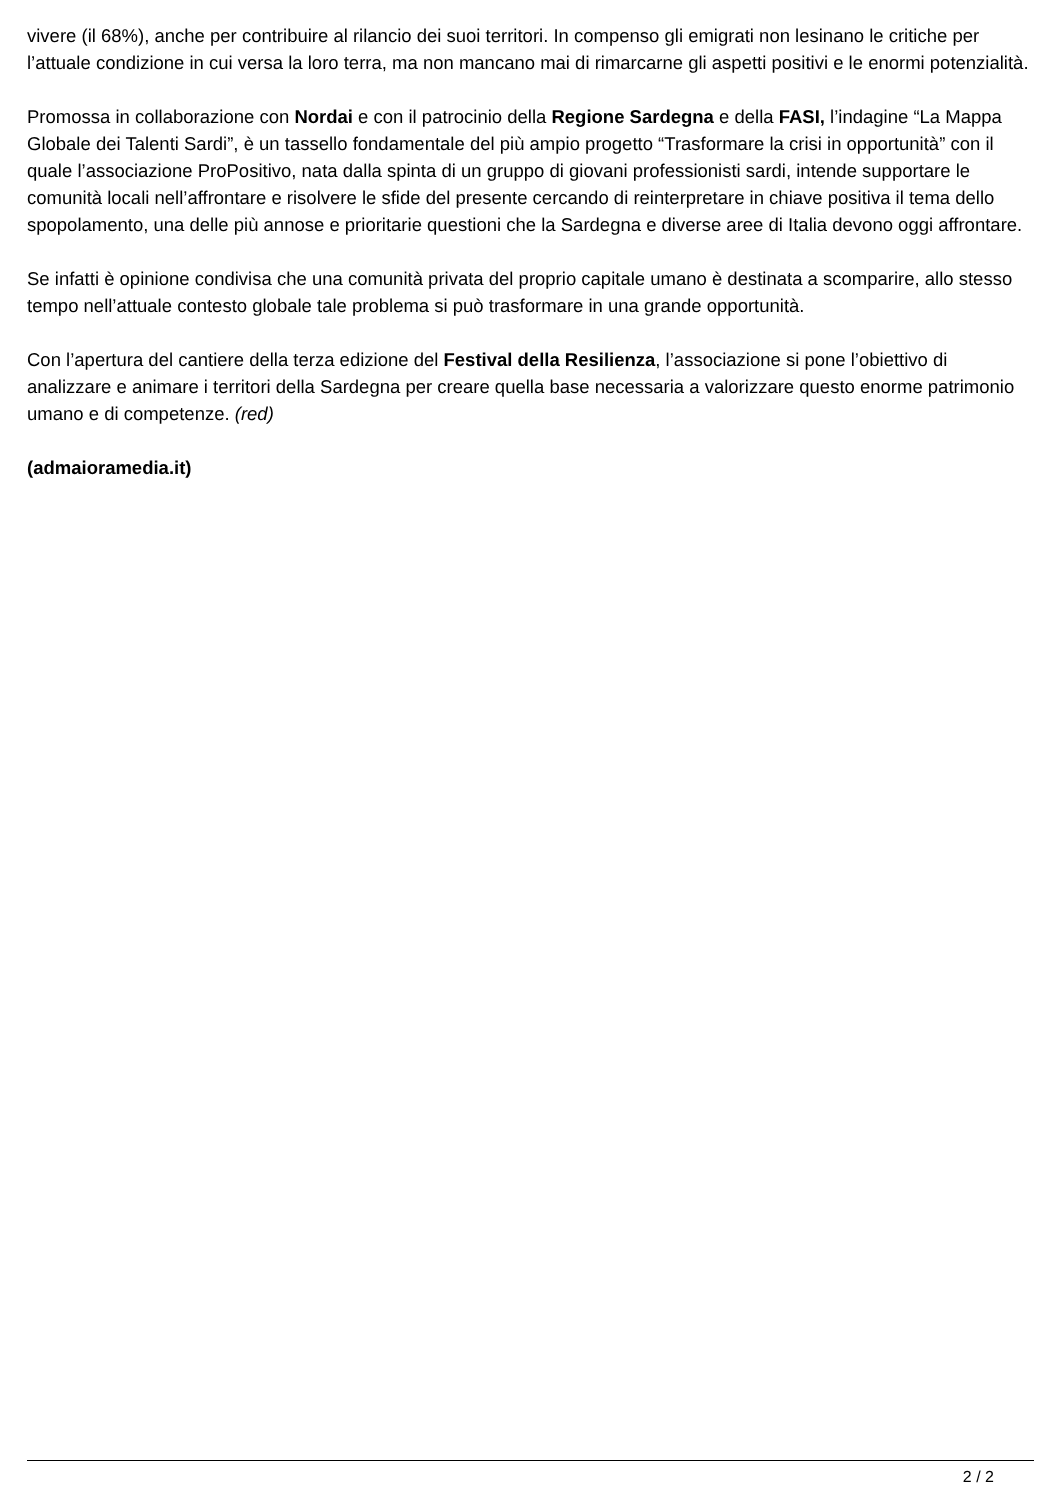vivere (il 68%), anche per contribuire al rilancio dei suoi territori. In compenso gli emigrati non lesinano le critiche per l’attuale condizione in cui versa la loro terra, ma non mancano mai di rimarcarne gli aspetti positivi e le enormi potenzialità.
Promossa in collaborazione con Nordai e con il patrocinio della Regione Sardegna e della FASI, l’indagine “La Mappa Globale dei Talenti Sardi”, è un tassello fondamentale del più ampio progetto “Trasformare la crisi in opportunità” con il quale l’associazione ProPositivo, nata dalla spinta di un gruppo di giovani professionisti sardi, intende supportare le comunità locali nell’affrontare e risolvere le sfide del presente cercando di reinterpretare in chiave positiva il tema dello spopolamento, una delle più annose e prioritarie questioni che la Sardegna e diverse aree di Italia devono oggi affrontare.
Se infatti è opinione condivisa che una comunità privata del proprio capitale umano è destinata a scomparire, allo stesso tempo nell’attuale contesto globale tale problema si può trasformare in una grande opportunità.
Con l’apertura del cantiere della terza edizione del Festival della Resilienza, l’associazione si pone l’obiettivo di analizzare e animare i territori della Sardegna per creare quella base necessaria a valorizzare questo enorme patrimonio umano e di competenze. (red)
(admaioramedia.it)
2 / 2